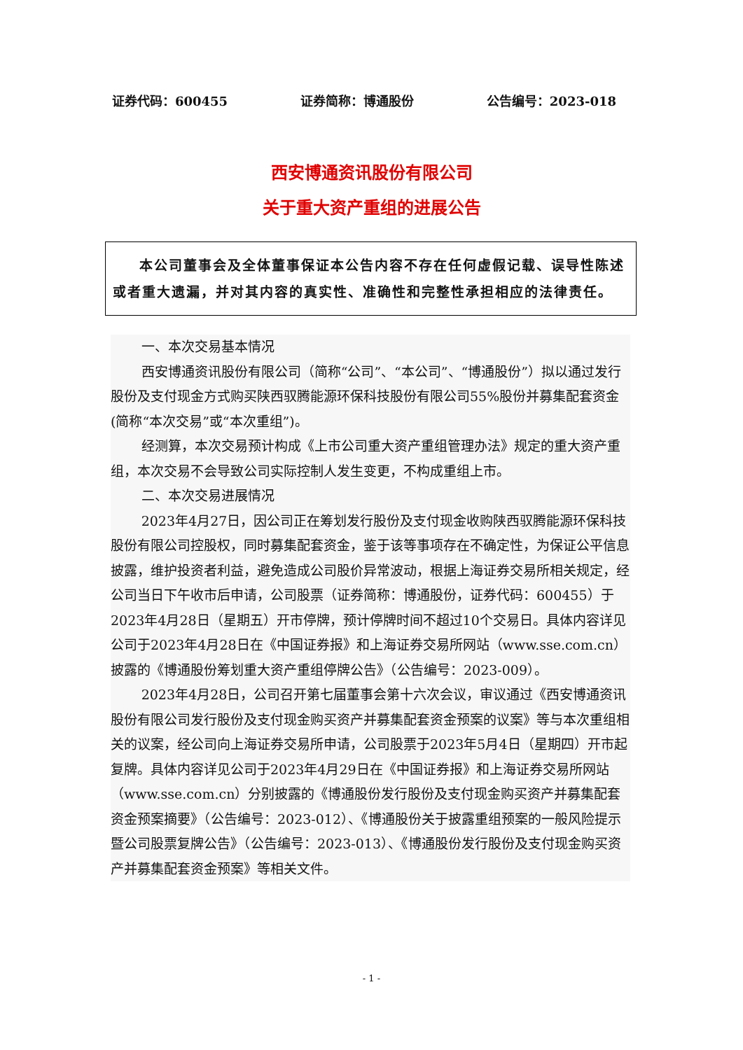证券代码：600455 证券简称：博通股份 公告编号：2023-018
西安博通资讯股份有限公司
关于重大资产重组的进展公告
本公司董事会及全体董事保证本公告内容不存在任何虚假记载、误导性陈述或者重大遗漏，并对其内容的真实性、准确性和完整性承担相应的法律责任。
一、本次交易基本情况
西安博通资讯股份有限公司（简称“公司”、“本公司”、“博通股份”）拟以通过发行股份及支付现金方式购买陕西驭腾能源环保科技股份有限公司55%股份并募集配套资金(简称“本次交易”或“本次重组”)。
经测算，本次交易预计构成《上市公司重大资产重组管理办法》规定的重大资产重组，本次交易不会导致公司实际控制人发生变更，不构成重组上市。
二、本次交易进展情况
2023年4月27日，因公司正在筹划发行股份及支付现金收购陕西驭腾能源环保科技股份有限公司控股权，同时募集配套资金，鉴于该等事项存在不确定性，为保证公平信息披露，维护投资者利益，避免造成公司股价异常波动，根据上海证券交易所相关规定，经公司当日下午收市后申请，公司股票（证券简称：博通股份，证券代码：600455）于2023年4月28日（星期五）开市停牌，预计停牌时间不超过10个交易日。具体内容详见公司于2023年4月28日在《中国证券报》和上海证券交易所网站（www.sse.com.cn）披露的《博通股份筹划重大资产重组停牌公告》（公告编号：2023-009）。
2023年4月28日，公司召开第七届董事会第十六次会议，审议通过《西安博通资讯股份有限公司发行股份及支付现金购买资产并募集配套资金预案的议案》等与本次重组相关的议案，经公司向上海证券交易所申请，公司股票于2023年5月4日（星期四）开市起复牌。具体内容详见公司于2023年4月29日在《中国证券报》和上海证券交易所网站（www.sse.com.cn）分别披露的《博通股份发行股份及支付现金购买资产并募集配套资金预案摘要》（公告编号：2023-012）、《博通股份关于披露重组预案的一般风险提示暨公司股票复牌公告》（公告编号：2023-013）、《博通股份发行股份及支付现金购买资产并募集配套资金预案》等相关文件。
- 1 -